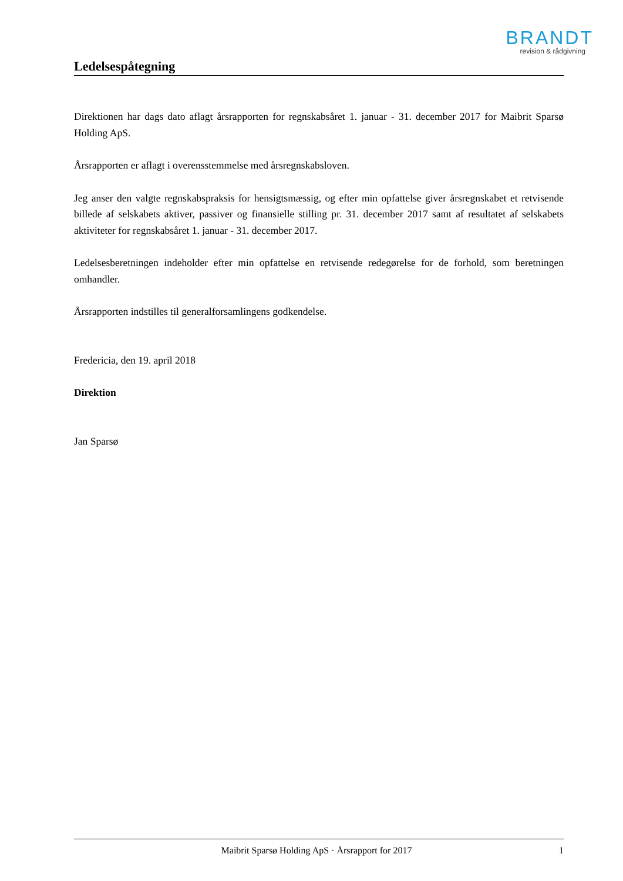BRANDT
revision & rådgivning
Ledelsespåtegning
Direktionen har dags dato aflagt årsrapporten for regnskabsåret 1. januar - 31. december 2017 for Maibrit Sparsø Holding ApS.
Årsrapporten er aflagt i overensstemmelse med årsregnskabsloven.
Jeg anser den valgte regnskabspraksis for hensigtsmæssig, og efter min opfattelse giver årsregnskabet et retvisende billede af selskabets aktiver, passiver og finansielle stilling pr. 31. december 2017 samt af resultatet af selskabets aktiviteter for regnskabsåret 1. januar - 31. december 2017.
Ledelsesberetningen indeholder efter min opfattelse en retvisende redegørelse for de forhold, som beretningen omhandler.
Årsrapporten indstilles til generalforsamlingens godkendelse.
Fredericia, den 19. april 2018
Direktion
Jan Sparsø
Maibrit Sparsø Holding ApS · Årsrapport for 2017 1